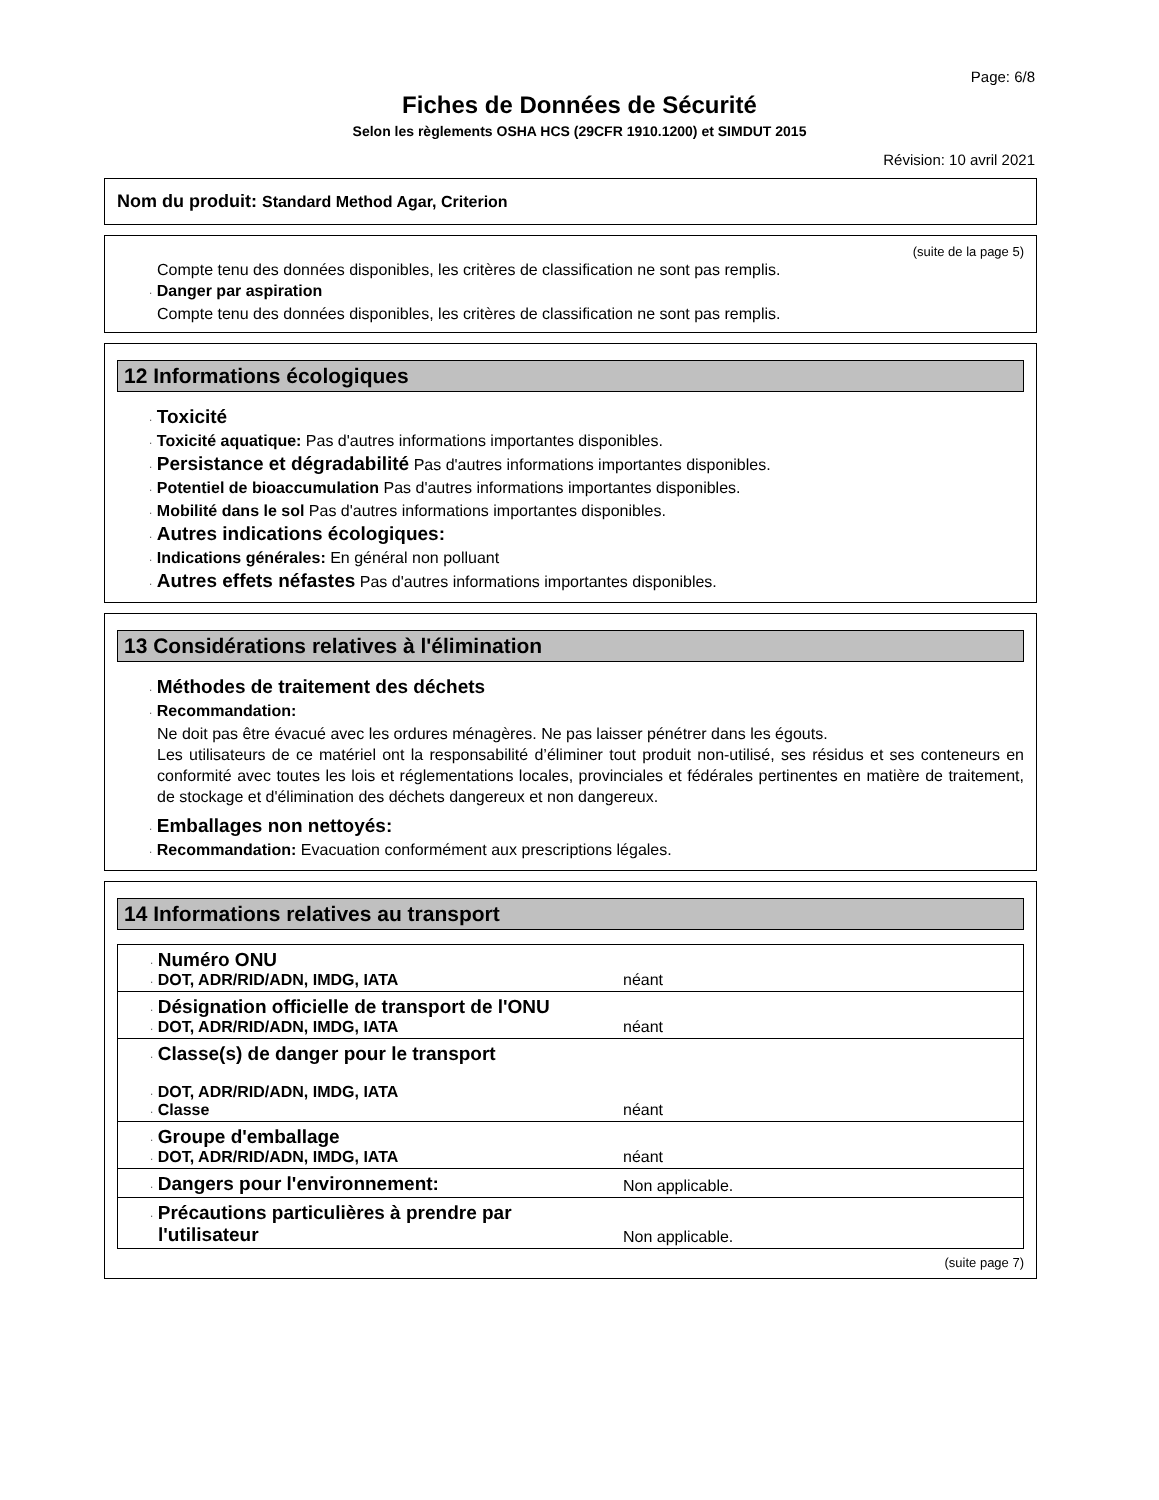Page: 6/8
Fiches de Données de Sécurité
Selon les règlements OSHA HCS (29CFR 1910.1200) et SIMDUT 2015
Révision: 10 avril 2021
Nom du produit: Standard Method Agar, Criterion
(suite de la page 5)
Compte tenu des données disponibles, les critères de classification ne sont pas remplis.
· Danger par aspiration
Compte tenu des données disponibles, les critères de classification ne sont pas remplis.
12 Informations écologiques
· Toxicité
· Toxicité aquatique: Pas d'autres informations importantes disponibles.
· Persistance et dégradabilité Pas d'autres informations importantes disponibles.
· Potentiel de bioaccumulation Pas d'autres informations importantes disponibles.
· Mobilité dans le sol Pas d'autres informations importantes disponibles.
· Autres indications écologiques:
· Indications générales: En général non polluant
· Autres effets néfastes Pas d'autres informations importantes disponibles.
13 Considérations relatives à l'élimination
· Méthodes de traitement des déchets
· Recommandation:
Ne doit pas être évacué avec les ordures ménagères. Ne pas laisser pénétrer dans les égouts.
Les utilisateurs de ce matériel ont la responsabilité d’éliminer tout produit non-utilisé, ses résidus et ses conteneurs en conformité avec toutes les lois et réglementations locales, provinciales et fédérales pertinentes en matière de traitement, de stockage et d'élimination des déchets dangereux et non dangereux.
· Emballages non nettoyés:
· Recommandation: Evacuation conformément aux prescriptions légales.
14 Informations relatives au transport
| · Numéro ONU · DOT, ADR/RID/ADN, IMDG, IATA | néant |
| · Désignation officielle de transport de l'ONU · DOT, ADR/RID/ADN, IMDG, IATA | néant |
| · Classe(s) de danger pour le transport · DOT, ADR/RID/ADN, IMDG, IATA · Classe | néant |
| · Groupe d'emballage · DOT, ADR/RID/ADN, IMDG, IATA | néant |
| · Dangers pour l'environnement: | Non applicable. |
| · Précautions particulières à prendre par l'utilisateur | Non applicable. |
(suite page 7)